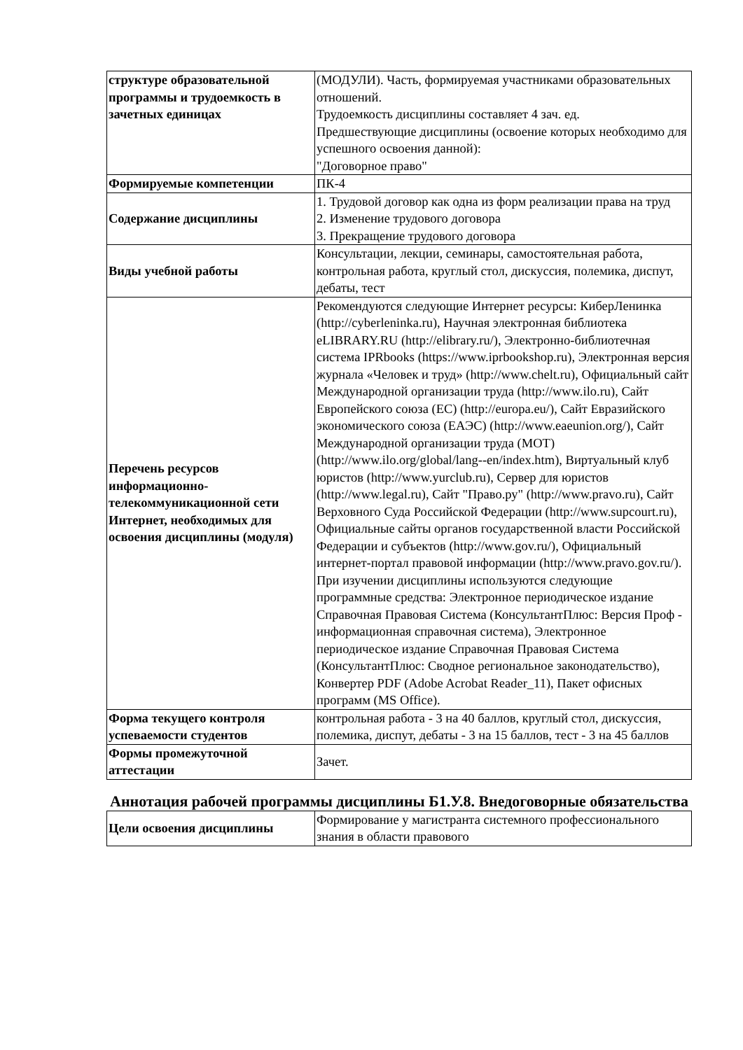| структуре образовательной программы и трудоемкость в зачетных единицах | (МОДУЛИ). Часть, формируемая участниками образовательных отношений. Трудоемкость дисциплины составляет 4 зач. ед. Предшествующие дисциплины (освоение которых необходимо для успешного освоения данной): "Договорное право" |
| Формируемые компетенции | ПК-4 |
| Содержание дисциплины | 1. Трудовой договор как одна из форм реализации права на труд 2. Изменение трудового договора 3. Прекращение трудового договора |
| Виды учебной работы | Консультации, лекции, семинары, самостоятельная работа, контрольная работа, круглый стол, дискуссия, полемика, диспут, дебаты, тест |
| Перечень ресурсов информационно-телекоммуникационной сети Интернет, необходимых для освоения дисциплины (модуля) | Рекомендуются следующие Интернет ресурсы: КиберЛенинка (http://cyberleninka.ru), Научная электронная библиотека eLIBRARY.RU (http://elibrary.ru/), Электронно-библиотечная система IPRbooks (https://www.iprbookshop.ru), Электронная версия журнала «Человек и труд» (http://www.chelt.ru), Официальный сайт Международной организации труда (http://www.ilo.ru), Сайт Европейского союза (ЕС) (http://europa.eu/), Сайт Евразийского экономического союза (ЕАЭС) (http://www.eaeunion.org/), Сайт Международной организации труда (МОТ) (http://www.ilo.org/global/lang--en/index.htm), Виртуальный клуб юристов (http://www.yurclub.ru), Сервер для юристов (http://www.legal.ru), Сайт "Право.ру" (http://www.pravo.ru), Сайт Верховного Суда Российской Федерации (http://www.supcourt.ru), Официальные сайты органов государственной власти Российской Федерации и субъектов (http://www.gov.ru/), Официальный интернет-портал правовой информации (http://www.pravo.gov.ru/). При изучении дисциплины используются следующие программные средства: Электронное периодическое издание Справочная Правовая Система (КонсультантПлюс: Версия Проф - информационная справочная система), Электронное периодическое издание Справочная Правовая Система (КонсультантПлюс: Сводное региональное законодательство), Конвертер PDF (Adobe Acrobat Reader_11), Пакет офисных программ (MS Office). |
| Форма текущего контроля успеваемости студентов | контрольная работа - 3 на 40 баллов, круглый стол, дискуссия, полемика, диспут, дебаты - 3 на 15 баллов, тест - 3 на 45 баллов |
| Формы промежуточной аттестации | Зачет. |
Аннотация рабочей программы дисциплины Б1.У.8. Внедоговорные обязательства
| Цели освоения дисциплины | Формирование у магистранта системного профессионального знания в области правового |